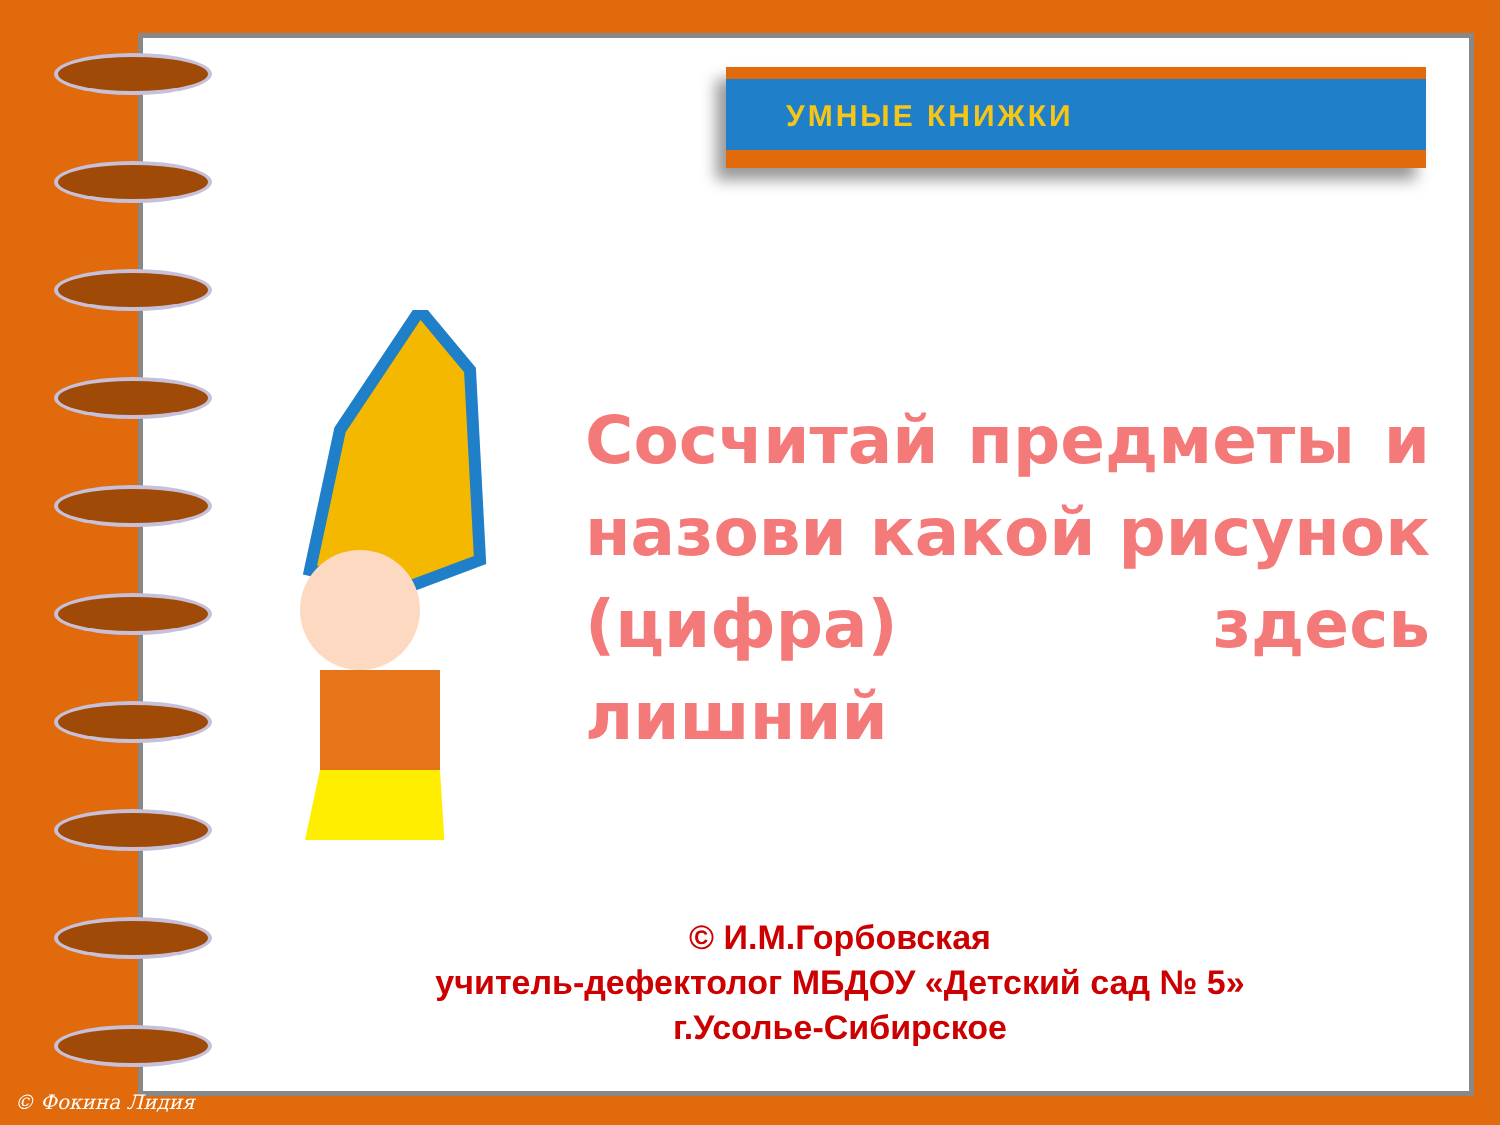УМНЫЕ КНИЖКИ
Сосчитай предметы и назови какой рисунок (цифра) здесь лишний
© И.М.Горбовская
учитель-дефектолог МБДОУ «Детский сад № 5»
г.Усолье-Сибирское
© Фокина Лидия